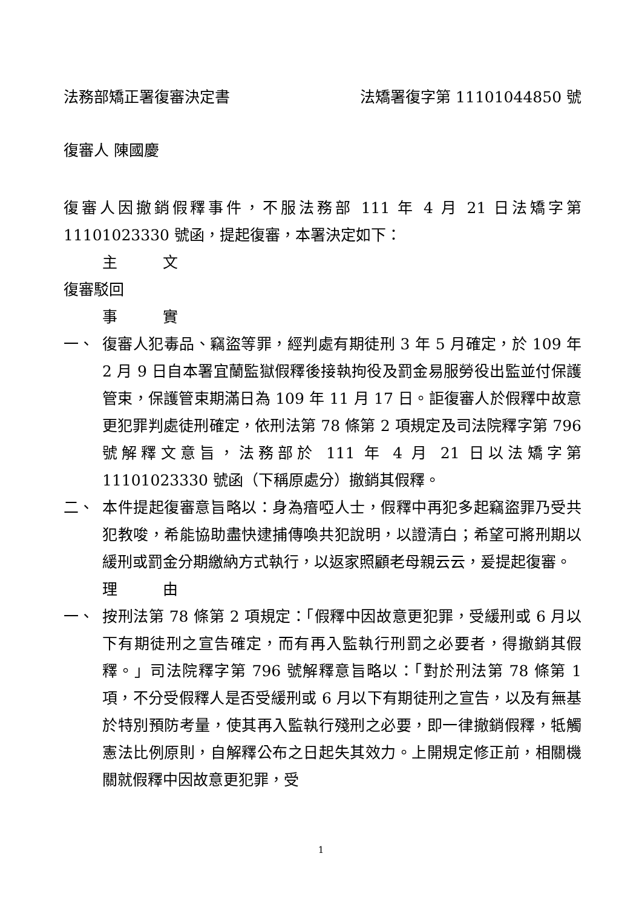法務部矯正署復審決定書 法矯署復字第 11101044850 號
復審人 陳國慶
復審人因撤銷假釋事件，不服法務部 111 年 4 月 21 日法矯字第 11101023330 號函，提起復審，本署決定如下：
主　　　文
復審駁回
事　　　實
一、 復審人犯毒品、竊盜等罪，經判處有期徒刑 3 年 5 月確定，於 109 年 2 月 9 日自本署宜蘭監獄假釋後接執拘役及罰金易服勞役出監並付保護管束，保護管束期滿日為 109 年 11 月 17 日。詎復審人於假釋中故意更犯罪判處徒刑確定，依刑法第 78 條第 2 項規定及司法院釋字第 796 號解釋文意旨，法務部於 111 年 4 月 21 日以法矯字第 11101023330 號函（下稱原處分）撤銷其假釋。
二、 本件提起復審意旨略以：身為瘖啞人士，假釋中再犯多起竊盜罪乃受共犯教唆，希能協助盡快逮捕傳喚共犯說明，以證清白；希望可將刑期以緩刑或罰金分期繳納方式執行，以返家照顧老母親云云，爰提起復審。
理　　　由
一、 按刑法第 78 條第 2 項規定：「假釋中因故意更犯罪，受緩刑或 6 月以下有期徒刑之宣告確定，而有再入監執行刑罰之必要者，得撤銷其假釋。」司法院釋字第 796 號解釋意旨略以：「對於刑法第 78 條第 1 項，不分受假釋人是否受緩刑或 6 月以下有期徒刑之宣告，以及有無基於特別預防考量，使其再入監執行殘刑之必要，即一律撤銷假釋，牴觸憲法比例原則，自解釋公布之日起失其效力。上開規定修正前，相關機關就假釋中因故意更犯罪，受
1